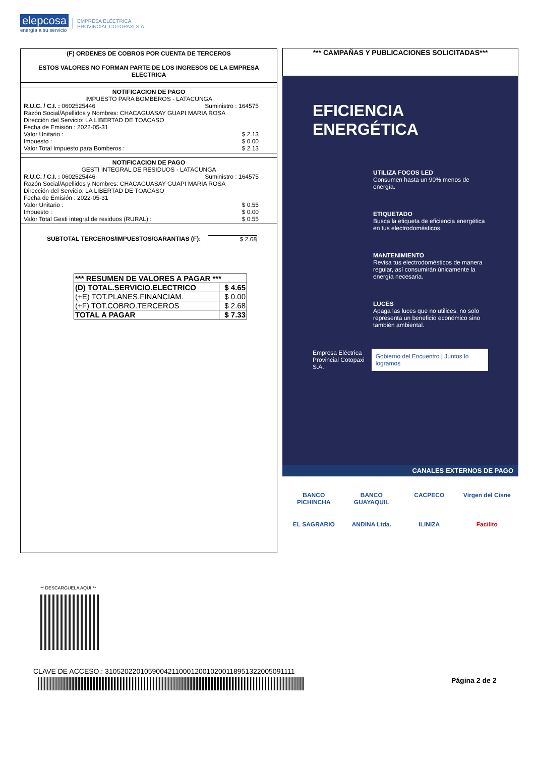elepcosa
energía a su servicio
EMPRESA ELÉCTRICA
PROVINCIAL COTOPAXI S.A.
(F) ORDENES DE COBROS POR CUENTA DE TERCEROS
ESTOS VALORES NO FORMAN PARTE DE LOS INGRESOS DE LA EMPRESA ELECTRICA
NOTIFICACION DE PAGO
IMPUESTO PARA BOMBEROS - LATACUNGA
R.U.C. / C.I. : 0602525446 Suministro : 164575
Razón Social/Apellidos y Nombres: CHACAGUASAY GUAPI MARIA ROSA
Dirección del Servicio: LA LIBERTAD DE TOACASO
Fecha de Emisión : 2022-05-31
Valor Unitario : $ 2.13
Impuesto : $ 0.00
Valor Total Impuesto para Bomberos : $ 2.13
NOTIFICACION DE PAGO
GESTI INTEGRAL DE RESIDUOS - LATACUNGA
R.U.C. / C.I. : 0602525446 Suministro : 164575
Razón Social/Apellidos y Nombres: CHACAGUASAY GUAPI MARIA ROSA
Dirección del Servicio: LA LIBERTAD DE TOACASO
Fecha de Emisión : 2022-05-31
Valor Unitario : $ 0.55
Impuesto : $ 0.00
Valor Total Gesti integral de residuos (RURAL) : $ 0.55
SUBTOTAL TERCEROS/IMPUESTOS/GARANTIAS (F): $ 2.68
| *** RESUMEN DE VALORES A PAGAR *** | |
| --- | --- |
| (D) TOTAL.SERVICIO.ELECTRICO | $ 4.65 |
| (+E) TOT.PLANES.FINANCIAM. | $ 0.00 |
| (+F) TOT.COBRO.TERCEROS | $ 2.68 |
| TOTAL A PAGAR | $ 7.33 |
*** CAMPAÑAS Y PUBLICACIONES SOLICITADAS***
EFICIENCIA
ENERGÉTICA
UTILIZA FOCOS LED
Consumen hasta un 90% menos de energía.
ETIQUETADO
Busca la etiqueta de eficiencia energética en tus electrodomésticos.
MANTENIMIENTO
Revisa tus electrodomésticos de manera regular, así consumirán únicamente la energía necesaria.
LUCES
Apaga las luces que no utilices, no solo representa un beneficio económico sino también ambiental.
Empresa Eléctrica
Provincial Cotopaxi S.A. Gobierno del Encuentro | Juntos lo logramos
CANALES EXTERNOS DE PAGO
BANCO PICHINCHA BANCO GUAYAQUIL CACPECO Virgen del Cisne EL SAGRARIO ANDINA Ltda. ILINIZA Facilito
** DESCARGUELA AQUI **
CLAVE DE ACCESO.: 3105202201059004211000120010200118951322005091111
Página 2 de 2